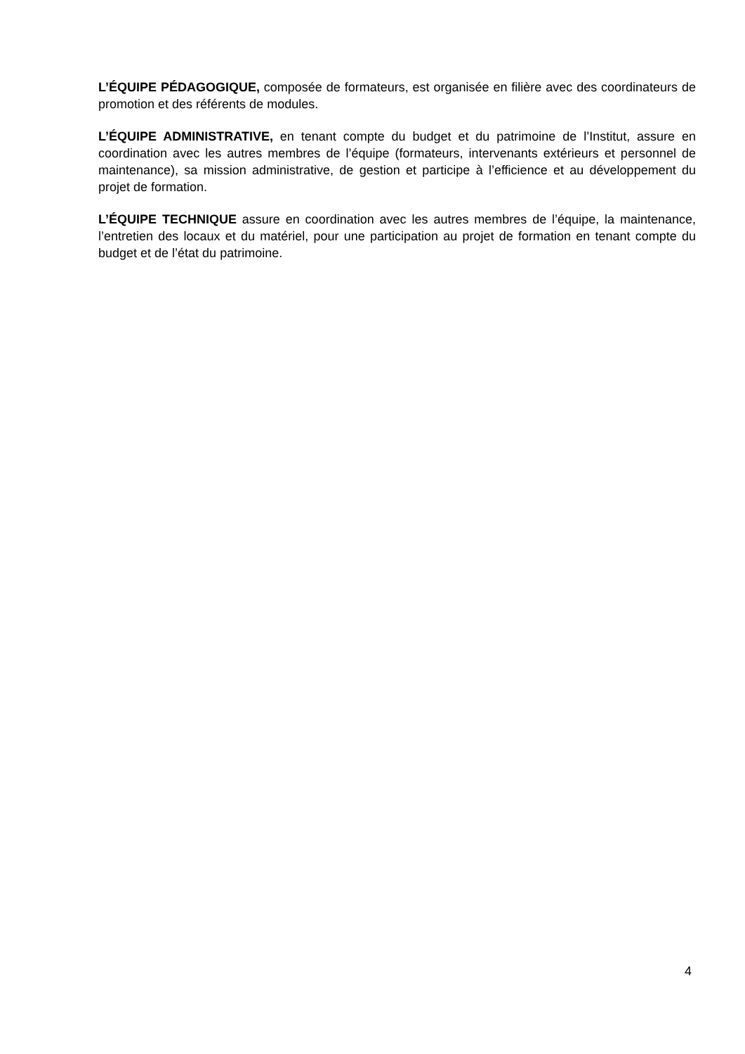L’ÉQUIPE PÉDAGOGIQUE, composée de formateurs, est organisée en filière avec des coordinateurs de promotion et des référents de modules.
L’ÉQUIPE ADMINISTRATIVE, en tenant compte du budget et du patrimoine de l’Institut, assure en coordination avec les autres membres de l’équipe (formateurs, intervenants extérieurs et personnel de maintenance), sa mission administrative, de gestion et participe à l’efficience et au développement du projet de formation.
L’ÉQUIPE TECHNIQUE assure en coordination avec les autres membres de l’équipe, la maintenance, l’entretien des locaux et du matériel, pour une participation au projet de formation en tenant compte du budget et de l’état du patrimoine.
4